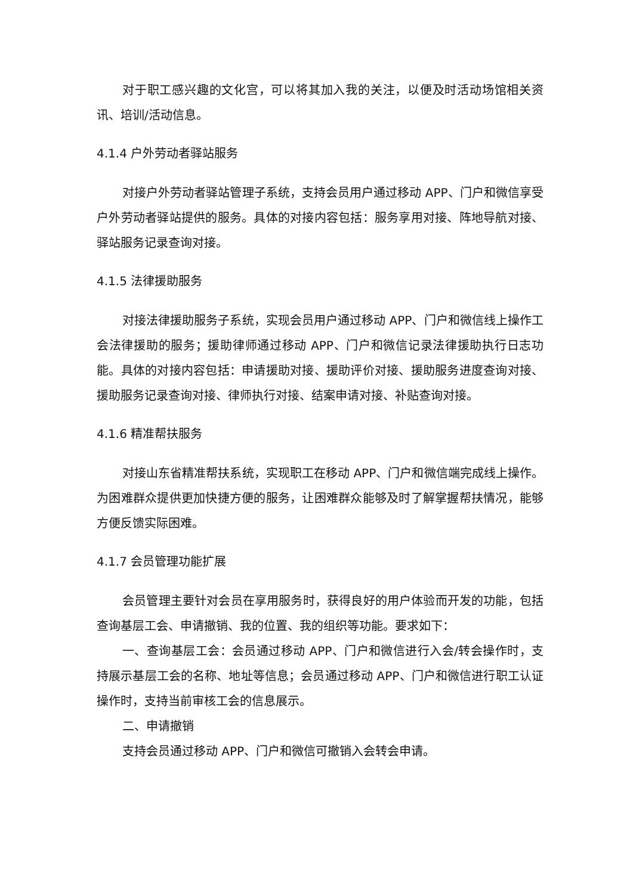对于职工感兴趣的文化宫，可以将其加入我的关注，以便及时活动场馆相关资讯、培训/活动信息。
4.1.4 户外劳动者驿站服务
对接户外劳动者驿站管理子系统，支持会员用户通过移动 APP、门户和微信享受户外劳动者驿站提供的服务。具体的对接内容包括：服务享用对接、阵地导航对接、驿站服务记录查询对接。
4.1.5 法律援助服务
对接法律援助服务子系统，实现会员用户通过移动 APP、门户和微信线上操作工会法律援助的服务；援助律师通过移动 APP、门户和微信记录法律援助执行日志功能。具体的对接内容包括：申请援助对接、援助评价对接、援助服务进度查询对接、援助服务记录查询对接、律师执行对接、结案申请对接、补贴查询对接。
4.1.6 精准帮扶服务
对接山东省精准帮扶系统，实现职工在移动 APP、门户和微信端完成线上操作。为困难群众提供更加快捷方便的服务，让困难群众能够及时了解掌握帮扶情况，能够方便反馈实际困难。
4.1.7 会员管理功能扩展
会员管理主要针对会员在享用服务时，获得良好的用户体验而开发的功能，包括查询基层工会、申请撤销、我的位置、我的组织等功能。要求如下：
一、查询基层工会：会员通过移动 APP、门户和微信进行入会/转会操作时，支持展示基层工会的名称、地址等信息；会员通过移动 APP、门户和微信进行职工认证操作时，支持当前审核工会的信息展示。
二、申请撤销
支持会员通过移动 APP、门户和微信可撤销入会转会申请。